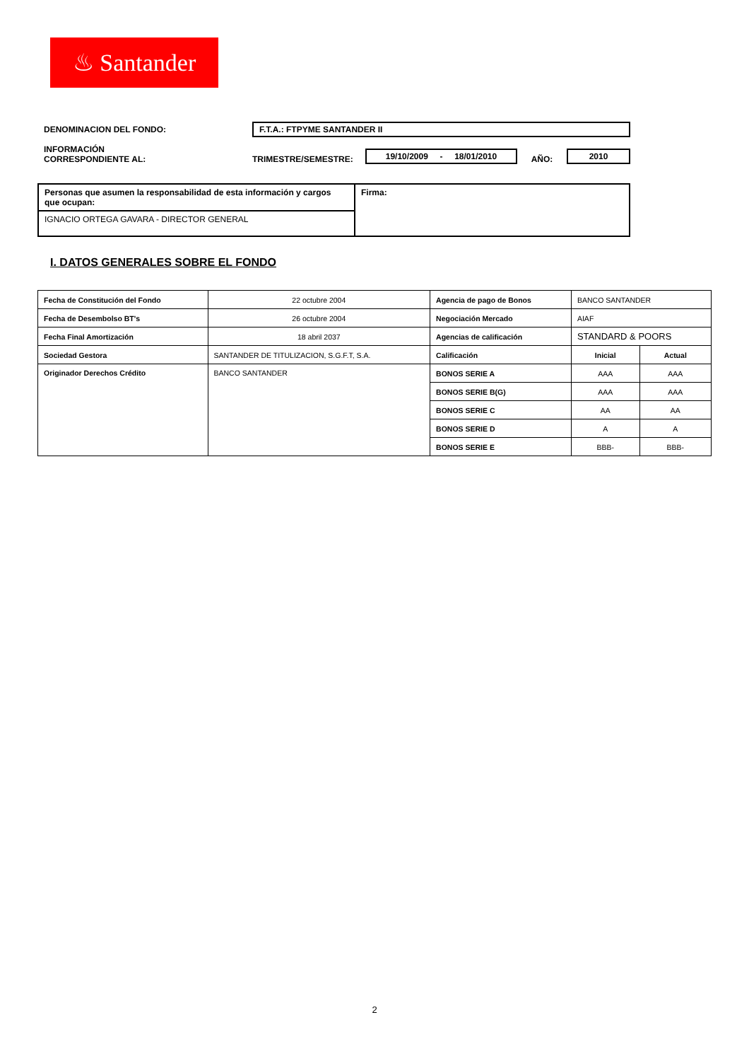♨ Santander
DENOMINACION DEL FONDO: F.T.A.: FTPYME SANTANDER II
INFORMACIÓN
CORRESPONDIENTE AL: TRIMESTRE/SEMESTRE: 19/10/2009 - 18/01/2010 AÑO: 2010
| Personas que asumen la responsabilidad de esta información y cargos que ocupan: | Firma: |
| IGNACIO ORTEGA GAVARA - DIRECTOR GENERAL | |
I. DATOS GENERALES SOBRE EL FONDO
| Fecha de Constitución del Fondo | 22 octubre 2004 | Agencia de pago de Bonos | BANCO SANTANDER | |
| Fecha de Desembolso BT's | 26 octubre 2004 | Negociación Mercado | AIAF | |
| Fecha Final Amortización | 18 abril 2037 | Agencias de calificación | STANDARD & POORS | |
| Sociedad Gestora | SANTANDER DE TITULIZACION, S.G.F.T, S.A. | Calificación | Inicial | Actual |
| Originador Derechos Crédito | BANCO SANTANDER | BONOS SERIE A | AAA | AAA |
| | | BONOS SERIE B(G) | AAA | AAA |
| | | BONOS SERIE C | AA | AA |
| | | BONOS SERIE D | A | A |
| | | BONOS SERIE E | BBB- | BBB- |
2